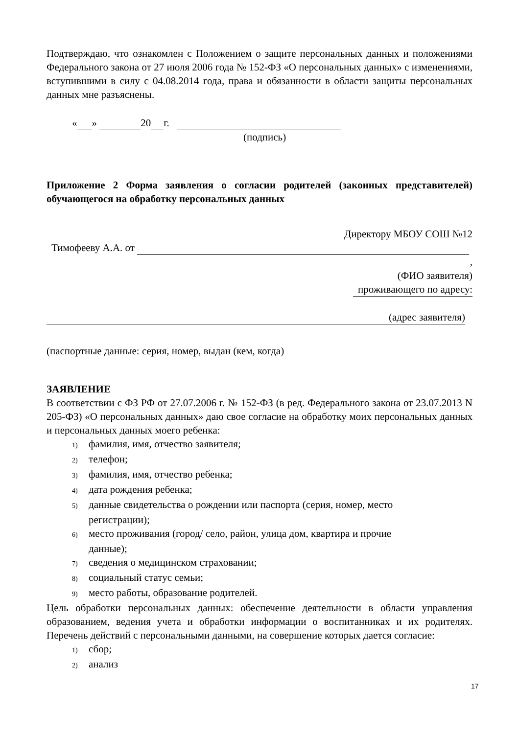Подтверждаю, что ознакомлен с Положением о защите персональных данных и положениями Федерального закона от 27 июля 2006 года № 152-ФЗ «О персональных данных» с изменениями, вступившими в силу с 04.08.2014 года, права и обязанности в области защиты персональных данных мне разъяснены.
« » 20 г.
(подпись)
Приложение 2 Форма заявления о согласии родителей (законных представителей) обучающегося на обработку персональных данных
Директору МБОУ СОШ №12
Тимофееву А.А. от
,
(ФИО заявителя)
проживающего по адресу:
(адрес заявителя)
(паспортные данные: серия, номер, выдан (кем, когда)
ЗАЯВЛЕНИЕ
В соответствии с ФЗ РФ от 27.07.2006 г. № 152-ФЗ (в ред. Федерального закона от 23.07.2013 N 205-ФЗ) «О персональных данных» даю свое согласие на обработку моих персональных данных и персональных данных моего ребенка:
1) фамилия, имя, отчество заявителя;
2) телефон;
3) фамилия, имя, отчество ребенка;
4) дата рождения ребенка;
5) данные свидетельства о рождении или паспорта (серия, номер, место
регистрации);
6) место проживания (город/ село, район, улица дом, квартира и прочие
данные);
7) сведения о медицинском страховании;
8) социальный статус семьи;
9) место работы, образование родителей.
Цель обработки персональных данных: обеспечение деятельности в области управления образованием, ведения учета и обработки информации о воспитанниках и их родителях. Перечень действий с персональными данными, на совершение которых дается согласие:
1) сбор;
2) анализ
17